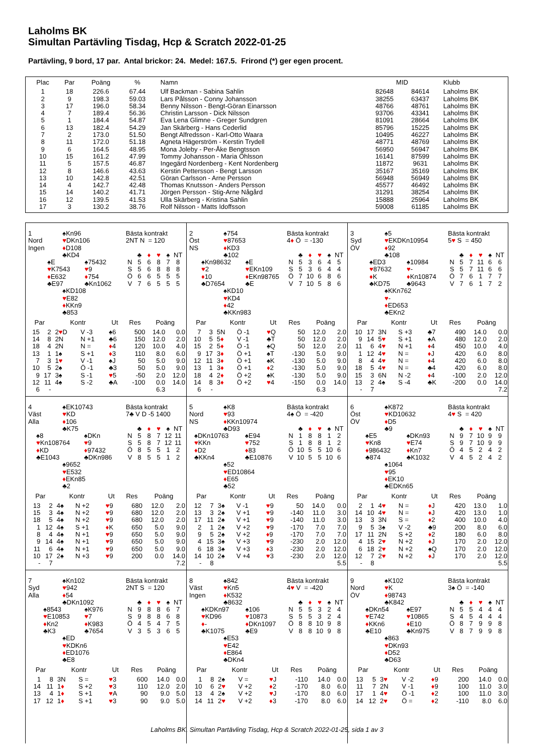Laholms BK
Simultan Partävling Tisdag, Hcp & Scratch 2022-01-25
Partävling, 9 bord, 17 par. Antal brickor: 24. Medel: 167.5. Frirond (*) ger egen procent.
| Plac | Par | Poäng | % | Namn | MID | | Klubb |
| --- | --- | --- | --- | --- | --- | --- | --- |
| 1 | 18 | 226.6 | 67.44 | Ulf Backman - Sabina Sahlin | 82648 | 84614 | Laholms BK |
| 2 | 9 | 198.3 | 59.03 | Lars Pålsson - Conny Johansson | 38255 | 63437 | Laholms BK |
| 3 | 17 | 196.0 | 58.34 | Benny Nilsson - Bengt-Göran Einarsson | 48766 | 48761 | Laholms BK |
| 4 | 7 | 189.4 | 56.36 | Christin Larsson - Dick Nilsson | 93706 | 43341 | Laholms BK |
| 5 | 1 | 184.4 | 54.87 | Eva Lena Glimne - Greger Sundgren | 81091 | 28664 | Laholms BK |
| 6 | 13 | 182.4 | 54.29 | Jan Skärberg - Hans Cederlid | 85796 | 15225 | Laholms BK |
| 7 | 2 | 173.0 | 51.50 | Bengt Alfredsson - Karl-Otto Waara | 10495 | 46227 | Laholms BK |
| 8 | 11 | 172.0 | 51.18 | Agneta Hägerström - Kerstin Trydell | 48771 | 48769 | Laholms BK |
| 9 | 6 | 164.5 | 48.95 | Mona Joleby - Per-Åke Bengtsson | 56950 | 56947 | Laholms BK |
| 10 | 15 | 161.2 | 47.99 | Tommy Johansson - Maria Öhlsson | 16141 | 87599 | Laholms BK |
| 11 | 5 | 157.5 | 46.87 | Ingegärd Nordenberg - Kent Nordenberg | 11872 | 9631 | Laholms BK |
| 12 | 8 | 146.6 | 43.63 | Kerstin Pettersson - Bengt Larsson | 35167 | 35169 | Laholms BK |
| 13 | 10 | 142.8 | 42.51 | Göran Carlsson - Arne Persson | 56948 | 56949 | Laholms BK |
| 14 | 4 | 142.7 | 42.48 | Thomas Knutsson - Anders Persson | 45577 | 46492 | Laholms BK |
| 15 | 14 | 140.2 | 41.71 | Jörgen Persson - Stig-Arne Någård | 31291 | 38254 | Laholms BK |
| 16 | 12 | 139.5 | 41.53 | Ulla Skärberg - Kristina Sahlin | 15888 | 25964 | Laholms BK |
| 17 | 3 | 130.2 | 38.76 | Rolf Nilsson - Matts Idoffsson | 59008 | 61185 | Laholms BK |
1
Nord
Ingen
♠Kn96
♥DKn106
♦D108
♣KD4
♠E
♥K7543
♦E632
♣E97
♠75432
♥9
♦754
♣Kn1062
♠KD108
♥E82
♦KKn9
♣853
Bästa kontrakt
2NT N = 120
| | ♣ | ♦ | ♥ | ♠ | NT |
| N | 5 | 6 | 8 | 7 | 8 |
| S | 5 | 6 | 8 | 8 | 8 |
| Ö | 6 | 6 | 5 | 5 | 5 |
| V | 7 | 6 | 5 | 5 | 5 |
| Par | | Kontr | | Ut | Res | Poäng | |
| --- | --- | --- | --- | --- | --- | --- | --- |
| 15 | 2 | 2 ♥ D | V -3 | ♠6 | 500 | 14.0 | 0.0 |
| 14 | 8 | 2N | N +1 | ♣6 | 150 | 12.0 | 2.0 |
| 18 | 4 | 2N | N = | ♦ 4 | 120 | 10.0 | 4.0 |
| 13 | 1 | 1♠ | S +1 | ♦ 3 | 110 | 8.0 | 6.0 |
| 7 | 3 | 1 ♥ | V -1 | ♠J | 50 | 5.0 | 9.0 |
| 10 | 5 | 2♠ | Ö -1 | ♣3 | 50 | 5.0 | 9.0 |
| 9 | 17 | 3♠ | S -1 | ♥ 5 | -50 | 2.0 | 12.0 |
| 12 | 11 | 4♠ | S -2 | ♣A | -100 | 0.0 | 14.0 |
| 6 | - | | | | | 6.3 | |
2
Öst
NS
♠754
♥87653
♦KD3
♣102
♠Kn98632
♥2
♦10
♣D7654
♠E
♥EKn109
♦EKn98765
♣E
♠KD10
♥KD4
♦42
♣KKn983
Bästa kontrakt
4♦ Ö = -130
| | ♣ | ♦ | ♥ | ♠ | NT |
| N | 5 | 3 | 6 | 4 | 5 |
| S | 5 | 3 | 6 | 4 | 4 |
| Ö | 7 | 10 | 6 | 8 | 6 |
| V | 7 | 10 | 5 | 8 | 6 |
| Par | | Kontr | | Ut | Res | Poäng | |
| --- | --- | --- | --- | --- | --- | --- | --- |
| 7 | 3 | 5N | Ö -1 | ♥ Q | 50 | 12.0 | 2.0 |
| 10 | 5 | 5 ♦ | V -1 | ♣T | 50 | 12.0 | 2.0 |
| 15 | 2 | 5 ♦ | Ö -1 | ♠Q | 50 | 12.0 | 2.0 |
| 9 | 17 | 3 ♦ | Ö +1 | ♠T | -130 | 5.0 | 9.0 |
| 12 | 11 | 3 ♦ | Ö +1 | ♠K | -130 | 5.0 | 9.0 |
| 13 | 1 | 3 ♦ | Ö +1 | ♦ 2 | -130 | 5.0 | 9.0 |
| 18 | 4 | 2 ♦ | Ö +2 | ♠K | -130 | 5.0 | 9.0 |
| 14 | 8 | 3 ♦ | Ö +2 | ♥ 4 | -150 | 0.0 | 14.0 |
| 6 | - | | | | | 6.3 | |
3
Syd
ÖV
♠5
♥EKDKn10954
♦92
♣108
♠ED3
♥87632
♦K
♣KD75
♠10984
♥-
♦Kn10874
♣9643
♠KKn762
♥-
♦ED653
♣EKn2
Bästa kontrakt
5♥ S = 450
| | ♣ | ♦ | ♥ | ♠ | NT |
| N | 5 | 7 | 11 | 6 | 6 |
| S | 5 | 7 | 11 | 6 | 6 |
| Ö | 7 | 6 | 1 | 7 | 7 |
| V | 7 | 6 | 1 | 7 | 2 |
| Par | | Kontr | | Ut | Res | Poäng | |
| --- | --- | --- | --- | --- | --- | --- | --- |
| 10 | 17 | 3N | S +3 | ♣7 | 490 | 14.0 | 0.0 |
| 9 | 14 | 5 ♥ | S +1 | ♠A | 480 | 12.0 | 2.0 |
| 11 | 6 | 4 ♥ | N +1 | ♦ 4 | 450 | 10.0 | 4.0 |
| 1 | 12 | 4 ♥ | N = | ♦ J | 420 | 6.0 | 8.0 |
| 8 | 4 | 4 ♥ | N = | ♦ 4 | 420 | 6.0 | 8.0 |
| 18 | 5 | 4 ♥ | N = | ♣4 | 420 | 6.0 | 8.0 |
| 15 | 3 | 6N | N -2 | ♦ 4 | -100 | 2.0 | 12.0 |
| 13 | 2 | 4♠ | S -4 | ♣K | -200 | 0.0 | 14.0 |
| - | 7 | | | | | | 7.2 |
4
Väst
Alla
♠EK10743
♥KD
♦106
♣K75
♠8
♥Kn108764
♦KD
♣E1043
♠DKn
♥9
♦97432
♣DKn986
♠9652
♥E532
♦EKn85
♣2
Bästa kontrakt
7♣ V D -5 1400
| | ♣ | ♦ | ♥ | ♠ | NT |
| N | 5 | 8 | 7 | 12 | 11 |
| S | 5 | 8 | 7 | 12 | 11 |
| Ö | 8 | 5 | 5 | 1 | 2 |
| V | 8 | 5 | 5 | 1 | 2 |
| Par | | Kontr | | Ut | Res | Poäng | |
| --- | --- | --- | --- | --- | --- | --- | --- |
| 13 | 2 | 4♠ | N +2 | ♥ 9 | 680 | 12.0 | 2.0 |
| 15 | 3 | 4♠ | N +2 | ♥ 9 | 680 | 12.0 | 2.0 |
| 18 | 5 | 4♠ | N +2 | ♥ 9 | 680 | 12.0 | 2.0 |
| 1 | 12 | 4♠ | S +1 | ♦ K | 650 | 5.0 | 9.0 |
| 8 | 4 | 4♠ | N +1 | ♥ 9 | 650 | 5.0 | 9.0 |
| 9 | 14 | 4♠ | N +1 | ♥ 9 | 650 | 5.0 | 9.0 |
| 11 | 6 | 4♠ | N +1 | ♥ 9 | 650 | 5.0 | 9.0 |
| 10 | 17 | 2♠ | N +3 | ♥ 9 | 200 | 0.0 | 14.0 |
| - | 7 | | | | | | 7.2 |
5
Nord
NS
♠K8
♥93
♦KKn10974
♣D93
♠DKn10763
♥KKn
♦D2
♣KKn4
♠E94
♥752
♦83
♣E10876
♠52
♥ED10864
♦E65
♣52
Bästa kontrakt
4♠ Ö = -420
| | ♣ | ♦ | ♥ | ♠ | NT |
| N | 1 | 8 | 8 | 1 | 2 |
| S | 1 | 8 | 8 | 1 | 2 |
| Ö | 10 | 5 | 5 | 10 | 6 |
| V | 10 | 5 | 5 | 10 | 6 |
| Par | | Kontr | | Ut | Res | Poäng | |
| --- | --- | --- | --- | --- | --- | --- | --- |
| 12 | 7 | 3♠ | V -1 | ♥ 9 | 50 | 14.0 | 0.0 |
| 13 | 3 | 2♠ | V +1 | ♥ 9 | -140 | 11.0 | 3.0 |
| 17 | 11 | 2♠ | V +1 | ♥ 9 | -140 | 11.0 | 3.0 |
| 2 | 1 | 2♠ | V +2 | ♥ 9 | -170 | 7.0 | 7.0 |
| 9 | 5 | 2♠ | V +2 | ♦ 9 | -170 | 7.0 | 7.0 |
| 4 | 15 | 3♠ | V +3 | ♥ 9 | -230 | 2.0 | 12.0 |
| 6 | 18 | 3♠ | V +3 | ♦ 3 | -230 | 2.0 | 12.0 |
| 14 | 10 | 2♠ | V +4 | ♥ 3 | -230 | 2.0 | 12.0 |
| - | 8 | | | | | | 5.5 |
6
Öst
ÖV
♠K872
♥KD10632
♦D5
♣9
♠E5
♥Kn8
♦986432
♣874
♠DKn93
♥E74
♦Kn7
♣K1032
♠1064
♥95
♦EK10
♣EDKn65
Bästa kontrakt
4♥ S = 420
| | ♣ | ♦ | ♥ | ♠ | NT |
| N | 9 | 7 | 10 | 9 | 9 |
| S | 9 | 7 | 10 | 9 | 9 |
| Ö | 4 | 5 | 2 | 4 | 2 |
| V | 4 | 5 | 2 | 4 | 2 |
| Par | | Kontr | | Ut | Res | Poäng | |
| --- | --- | --- | --- | --- | --- | --- | --- |
| 2 | 1 | 4 ♥ | N = | ♦ J | 420 | 13.0 | 1.0 |
| 14 | 10 | 4 ♥ | N = | ♦ J | 420 | 13.0 | 1.0 |
| 13 | 3 | 3N | S = | ♦ 2 | 400 | 10.0 | 4.0 |
| 9 | 5 | 3♠ | V -2 | ♣9 | 200 | 8.0 | 6.0 |
| 17 | 11 | 2N | S +2 | ♦ 2 | 180 | 6.0 | 8.0 |
| 4 | 15 | 2 ♥ | N +2 | ♦ J | 170 | 2.0 | 12.0 |
| 6 | 18 | 2 ♥ | N +2 | ♠Q | 170 | 2.0 | 12.0 |
| 12 | 7 | 2 ♥ | N +2 | ♦ J | 170 | 2.0 | 12.0 |
| - | 8 | | | | | | 5.5 |
7
Syd
Alla
♠Kn102
♥942
♦54
♣DKn1092
♠8543
♥E10853
♦Kn2
♣K3
♠K976
♥7
♦K983
♣7654
♠ED
♥KDKn6
♦ED1076
♣E8
Bästa kontrakt
2NT S = 120
| | ♣ | ♦ | ♥ | ♠ | NT |
| N | 9 | 8 | 8 | 6 | 7 |
| S | 9 | 8 | 8 | 6 | 8 |
| Ö | 4 | 5 | 4 | 7 | 5 |
| V | 3 | 5 | 3 | 6 | 5 |
| Par | | Kontr | | Ut | Res | Poäng | |
| --- | --- | --- | --- | --- | --- | --- | --- |
| 1 | 8 | 3N | S = | ♥ 3 | 600 | 14.0 | 0.0 |
| 14 | 11 | 1 ♦ | S +2 | ♥ 3 | 110 | 12.0 | 2.0 |
| 13 | 4 | 1 ♦ | S +1 | ♥ A | 90 | 9.0 | 5.0 |
| 17 | 12 | 1 ♦ | S +1 | ♥ 3 | 90 | 9.0 | 5.0 |
8
Väst
Ingen
♠842
♥Kn5
♦K532
♣8632
♠KDKn97
♥KD96
♦-
♣K1075
♠106
♥10873
♦DKn1097
♣E9
♠E53
♥E42
♦E864
♣DKn4
Bästa kontrakt
4♥ V = -420
| | ♣ | ♦ | ♥ | ♠ | NT |
| N | 5 | 5 | 3 | 2 | 4 |
| S | 5 | 5 | 3 | 2 | 4 |
| Ö | 8 | 8 | 10 | 9 | 8 |
| V | 8 | 8 | 10 | 9 | 8 |
| Par | | Kontr | | Ut | Res | Poäng | |
| --- | --- | --- | --- | --- | --- | --- | --- |
| 1 | 8 | 2♠ | V = | ♥ J | -110 | 14.0 | 0.0 |
| 10 | 6 | 2 ♥ | V +2 | ♦ 2 | -170 | 8.0 | 6.0 |
| 13 | 4 | 2♠ | V +2 | ♥ J | -170 | 8.0 | 6.0 |
| 14 | 11 | 2 ♥ | V +2 | ♦ 3 | -170 | 8.0 | 6.0 |
9
Nord
ÖV
♠K102
♥K
♦98743
♣K842
♠DKn54
♥E742
♦KKn6
♣E10
♠E97
♥10865
♦E10
♣Kn975
♠863
♥DKn93
♦D52
♣D63
Bästa kontrakt
3♠ Ö = -140
| | ♣ | ♦ | ♥ | ♠ | NT |
| N | 5 | 5 | 4 | 4 | 4 |
| S | 4 | 5 | 4 | 4 | 4 |
| Ö | 8 | 7 | 9 | 9 | 8 |
| V | 8 | 7 | 9 | 9 | 8 |
| Par | | Kontr | | Ut | Res | Poäng | |
| --- | --- | --- | --- | --- | --- | --- | --- |
| 13 | 5 | 3 ♥ | V -2 | ♦ 9 | 200 | 14.0 | 0.0 |
| 11 | 7 | 2N | V -1 | ♦ 9 | 100 | 11.0 | 3.0 |
| 17 | 1 | 4 ♥ | Ö -1 | ♦ 2 | 100 | 11.0 | 3.0 |
| 14 | 12 | 2 ♥ | Ö = | ♦ 2 | -110 | 8.0 | 6.0 |
Laholms BK, Simultan Partävling Tisdag, Hcp & Scratch 2022-01-25, sida 1 av 3